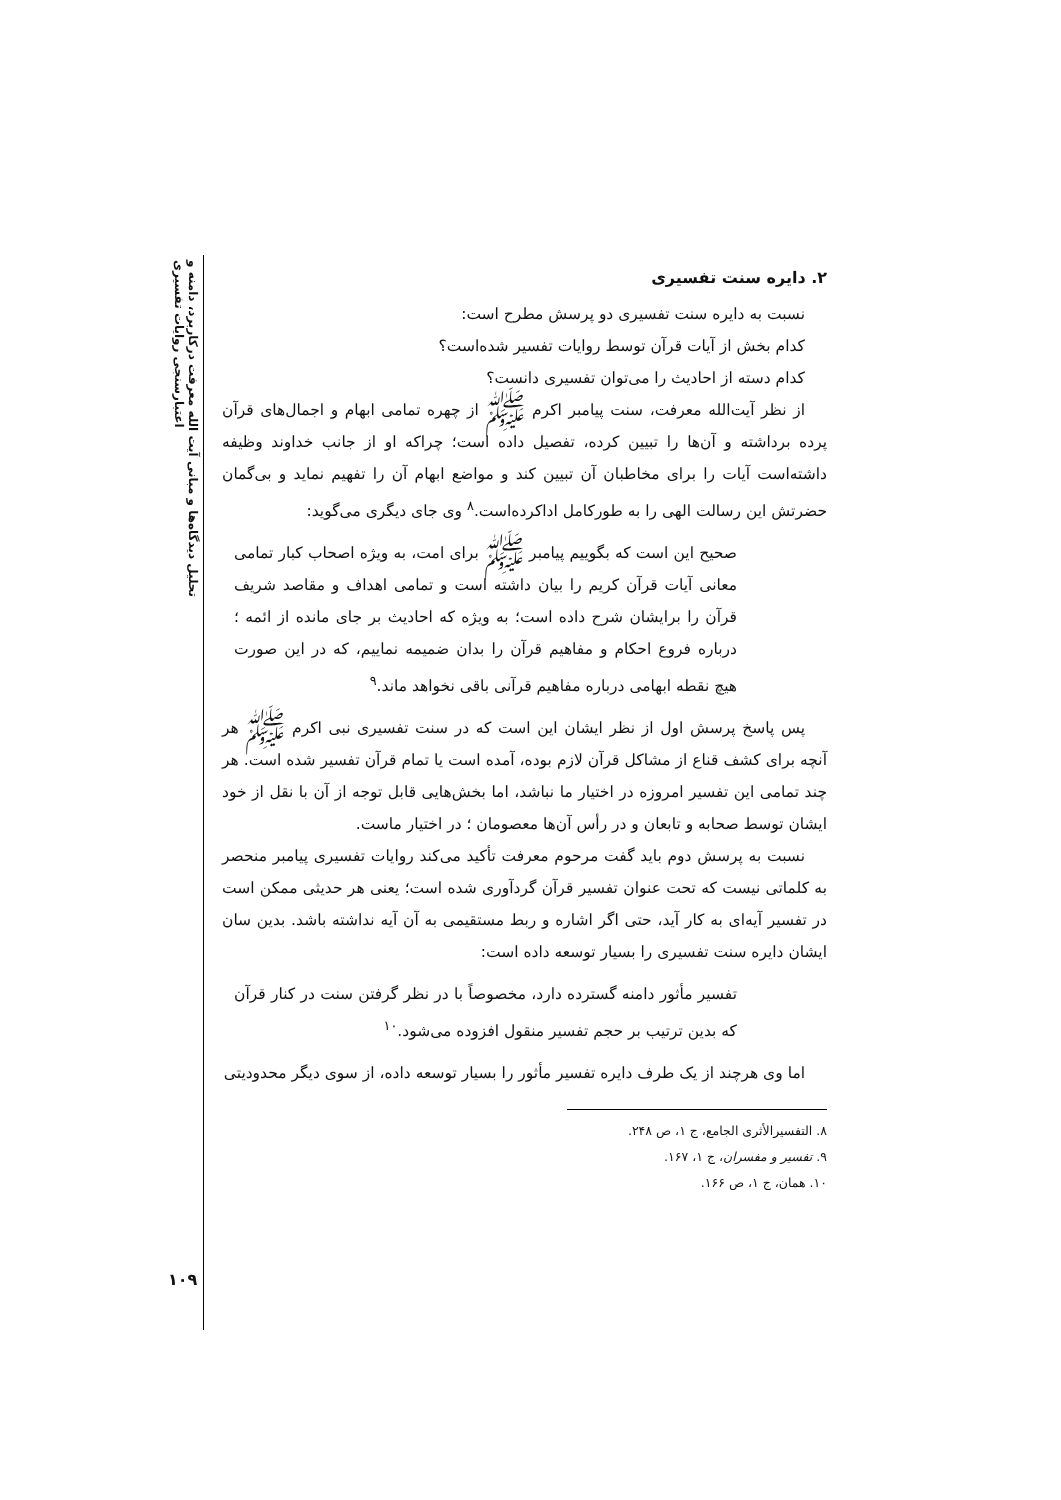تحلیل دیدگاه‌ها و مبانی آیت الله معرفت درکاربرد، دامنه و اعتبارسنجی روایات تفسیری
۲. دایره سنت تفسیری
نسبت به دایره سنت تفسیری دو پرسش مطرح است:
کدام بخش از آیات قرآن توسط روایات تفسیر شده‌است؟
کدام دسته از احادیث را می‌توان تفسیری دانست؟
از نظر آیت‌الله معرفت، سنت پیامبر اکرم ﷺ از چهره تمامی ابهام و اجمال‌های قرآن پرده برداشته و آن‌ها را تبیین کرده، تفصیل داده است؛ چراکه او از جانب خداوند وظیفه داشته‌است آیات را برای مخاطبان آن تبیین کند و مواضع ابهام آن را تفهیم نماید و بی‌گمان حضرتش این رسالت الهی را به طورکامل اداکرده‌است.<sup>۸</sup> وی جای دیگری می‌گوید:
صحیح این است که بگوییم پیامبر ﷺ برای امت، به ویژه اصحاب کبار تمامی معانی آیات قرآن کریم را بیان داشته است و تمامی اهداف و مقاصد شریف قرآن را برایشان شرح داده است؛ به ویژه که احادیث بر جای مانده از ائمه ؛ درباره فروع احکام و مفاهیم قرآن را بدان ضمیمه نماییم، که در این صورت هیچ نقطه ابهامی درباره مفاهیم قرآنی باقی نخواهد ماند.<sup>۹</sup>
پس پاسخ پرسش اول از نظر ایشان این است که در سنت تفسیری نبی اکرم ﷺ هر آنچه برای کشف قناع از مشاکل قرآن لازم بوده، آمده است یا تمام قرآن تفسیر شده است. هر چند تمامی این تفسیر امروزه در اختیار ما نباشد، اما بخش‌هایی قابل توجه از آن با نقل از خود ایشان توسط صحابه و تابعان و در رأس آن‌ها معصومان ؛ در اختیار ماست.
نسبت به پرسش دوم باید گفت مرحوم معرفت تأکید می‌کند روایات تفسیری پیامبر منحصر به کلماتی نیست که تحت عنوان تفسیر قرآن گردآوری شده است؛ یعنی هر حدیثی ممکن است در تفسیر آیه‌ای به کار آید، حتی اگر اشاره و ربط مستقیمی به آن آیه نداشته باشد. بدین سان ایشان دایره سنت تفسیری را بسیار توسعه داده است:
تفسیر مأثور دامنه گسترده دارد، مخصوصاً با در نظر گرفتن سنت در کنار قرآن که بدین ترتیب بر حجم تفسیر منقول افزوده می‌شود.<sup>۱۰</sup>
اما وی هرچند از یک طرف دایره تفسیر مأثور را بسیار توسعه داده، از سوی دیگر محدودیتی
۸. التفسیرالأثری الجامع، ج ۱، ص ۲۴۸.
۹. تفسیر و مفسران، ج ۱، ۱۶۷.
۱۰. همان، ج ۱، ص ۱۶۶.
۱۰۹